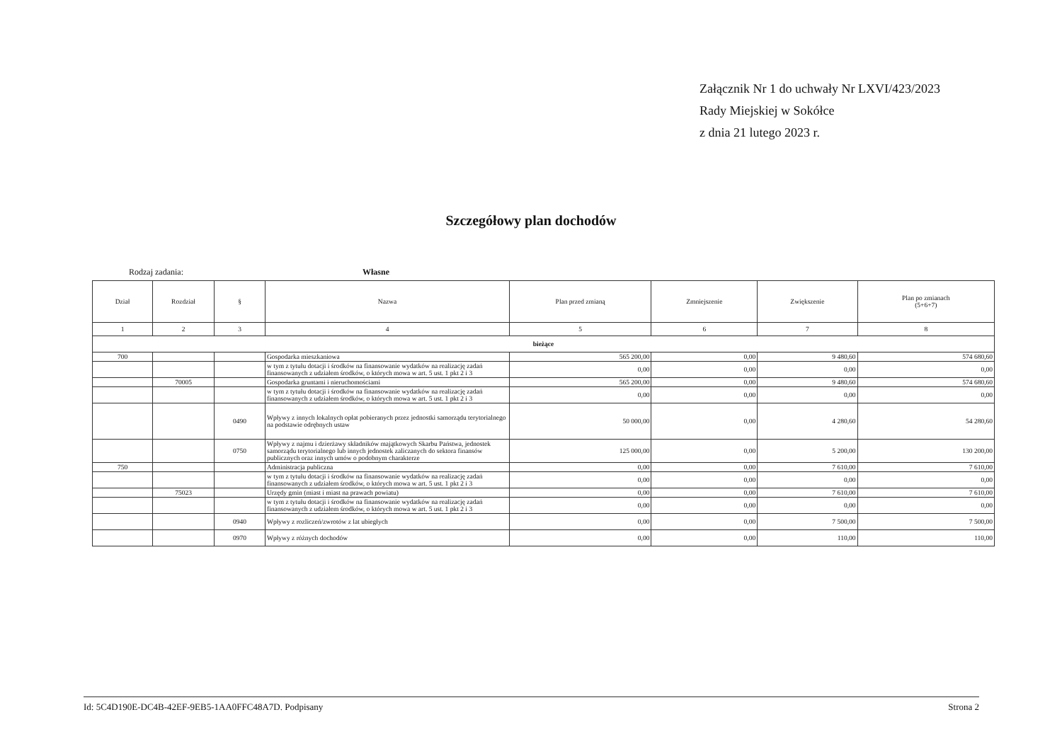Załącznik Nr 1 do uchwały Nr LXVI/423/2023
Rady Miejskiej w Sokółce
z dnia 21 lutego 2023 r.
Szczegółowy plan dochodów
Rodzaj zadania: Własne
| Dział | Rozdział | § | Nazwa | Plan przed zmianą | Zmniejszenie | Zwiększenie | Plan po zmianach (5+6+7) |
| --- | --- | --- | --- | --- | --- | --- | --- |
| 1 | 2 | 3 | 4 | 5 | 6 | 7 | 8 |
| bieżące | | | | | | | |
| 700 | | | Gospodarka mieszkaniowa | 565 200,00 | 0,00 | 9 480,60 | 574 680,60 |
| | | | w tym z tytułu dotacji i środków na finansowanie wydatków na realizację zadań finansowanych z udziałem środków, o których mowa w art. 5 ust. 1 pkt 2 i 3 | 0,00 | 0,00 | 0,00 | 0,00 |
| | 70005 | | Gospodarka gruntami i nieruchomościami | 565 200,00 | 0,00 | 9 480,60 | 574 680,60 |
| | | | w tym z tytułu dotacji i środków na finansowanie wydatków na realizację zadań finansowanych z udziałem środków, o których mowa w art. 5 ust. 1 pkt 2 i 3 | 0,00 | 0,00 | 0,00 | 0,00 |
| | | 0490 | Wpływy z innych lokalnych opłat pobieranych przez jednostki samorządu terytorialnego na podstawie odrębnych ustaw | 50 000,00 | 0,00 | 4 280,60 | 54 280,60 |
| | | 0750 | Wpływy z najmu i dzierżawy składników majątkowych Skarbu Państwa, jednostek samorządu terytorialnego lub innych jednostek zaliczanych do sektora finansów publicznych oraz innych umów o podobnym charakterze | 125 000,00 | 0,00 | 5 200,00 | 130 200,00 |
| 750 | | | Administracja publiczna | 0,00 | 0,00 | 7 610,00 | 7 610,00 |
| | | | w tym z tytułu dotacji i środków na finansowanie wydatków na realizację zadań finansowanych z udziałem środków, o których mowa w art. 5 ust. 1 pkt 2 i 3 | 0,00 | 0,00 | 0,00 | 0,00 |
| | 75023 | | Urzędy gmin (miast i miast na prawach powiatu) | 0,00 | 0,00 | 7 610,00 | 7 610,00 |
| | | | w tym z tytułu dotacji i środków na finansowanie wydatków na realizację zadań finansowanych z udziałem środków, o których mowa w art. 5 ust. 1 pkt 2 i 3 | 0,00 | 0,00 | 0,00 | 0,00 |
| | | 0940 | Wpływy z rozliczeń/zwrotów z lat ubiegłych | 0,00 | 0,00 | 7 500,00 | 7 500,00 |
| | | 0970 | Wpływy z różnych dochodów | 0,00 | 0,00 | 110,00 | 110,00 |
Id: 5C4D190E-DC4B-42EF-9EB5-1AA0FFC48A7D. Podpisany Strona 2